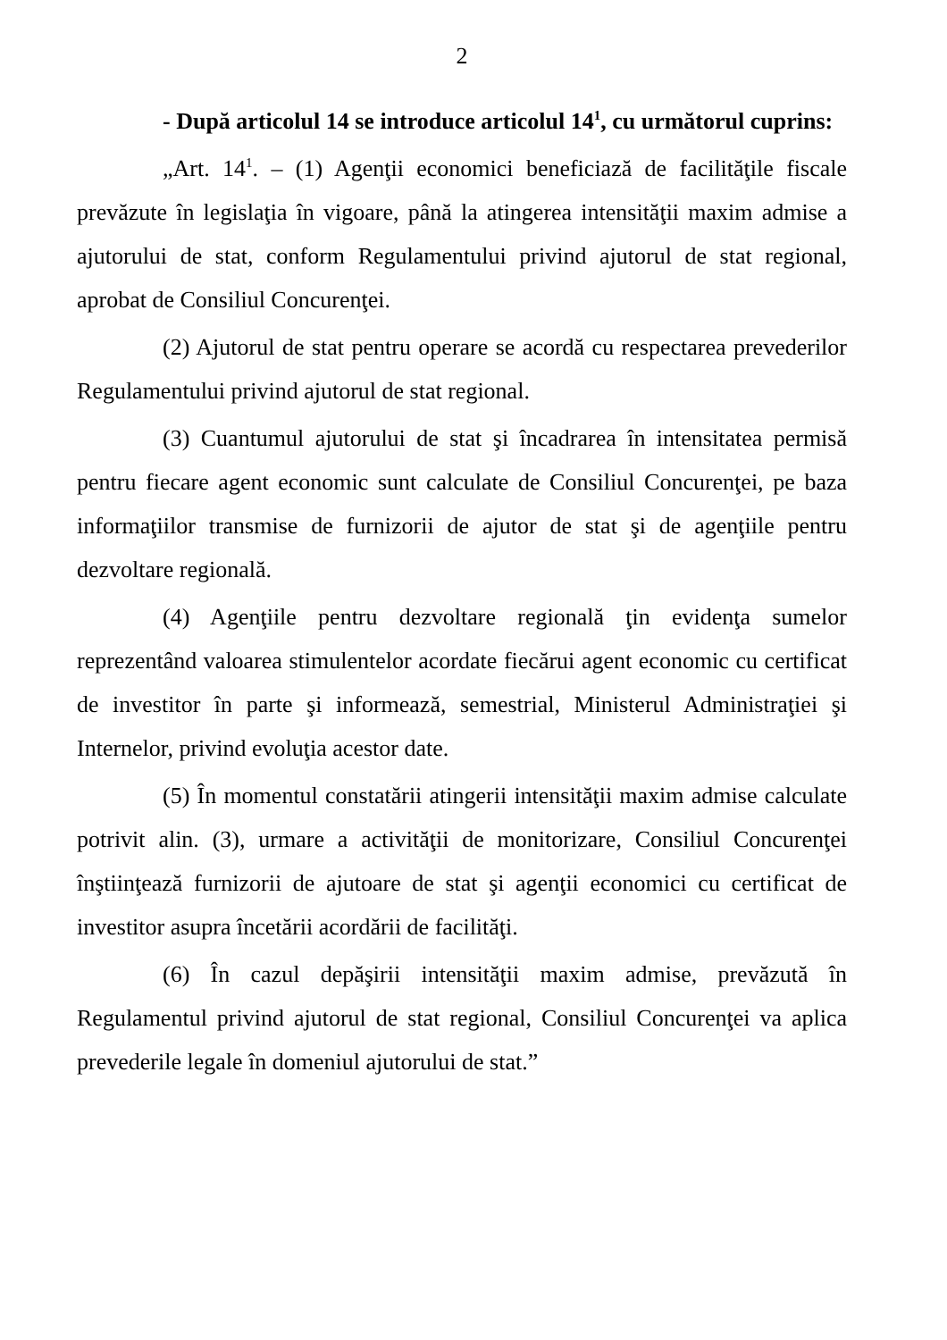2
- După articolul 14 se introduce articolul 14<sup>1</sup>, cu următorul cuprins:
„Art. 14<sup>1</sup>. – (1) Agenţii economici beneficiază de facilităţile fiscale prevăzute în legislaţia în vigoare, până la atingerea intensităţii maxim admise a ajutorului de stat, conform Regulamentului privind ajutorul de stat regional, aprobat de Consiliul Concurenţei.
(2) Ajutorul de stat pentru operare se acordă cu respectarea prevederilor Regulamentului privind ajutorul de stat regional.
(3) Cuantumul ajutorului de stat şi încadrarea în intensitatea permisă pentru fiecare agent economic sunt calculate de Consiliul Concurenţei, pe baza informaţiilor transmise de furnizorii de ajutor de stat şi de agenţiile pentru dezvoltare regională.
(4) Agenţiile pentru dezvoltare regională ţin evidenţa sumelor reprezentând valoarea stimulentelor acordate fiecărui agent economic cu certificat de investitor în parte şi informează, semestrial, Ministerul Administraţiei şi Internelor, privind evoluţia acestor date.
(5) În momentul constatării atingerii intensităţii maxim admise calculate potrivit alin. (3), urmare a activităţii de monitorizare, Consiliul Concurenţei înştiinţează furnizorii de ajutoare de stat şi agenţii economici cu certificat de investitor asupra încetării acordării de facilităţi.
(6) În cazul depăşirii intensităţii maxim admise, prevăzută în Regulamentul privind ajutorul de stat regional, Consiliul Concurenţei va aplica prevederile legale în domeniul ajutorului de stat.”